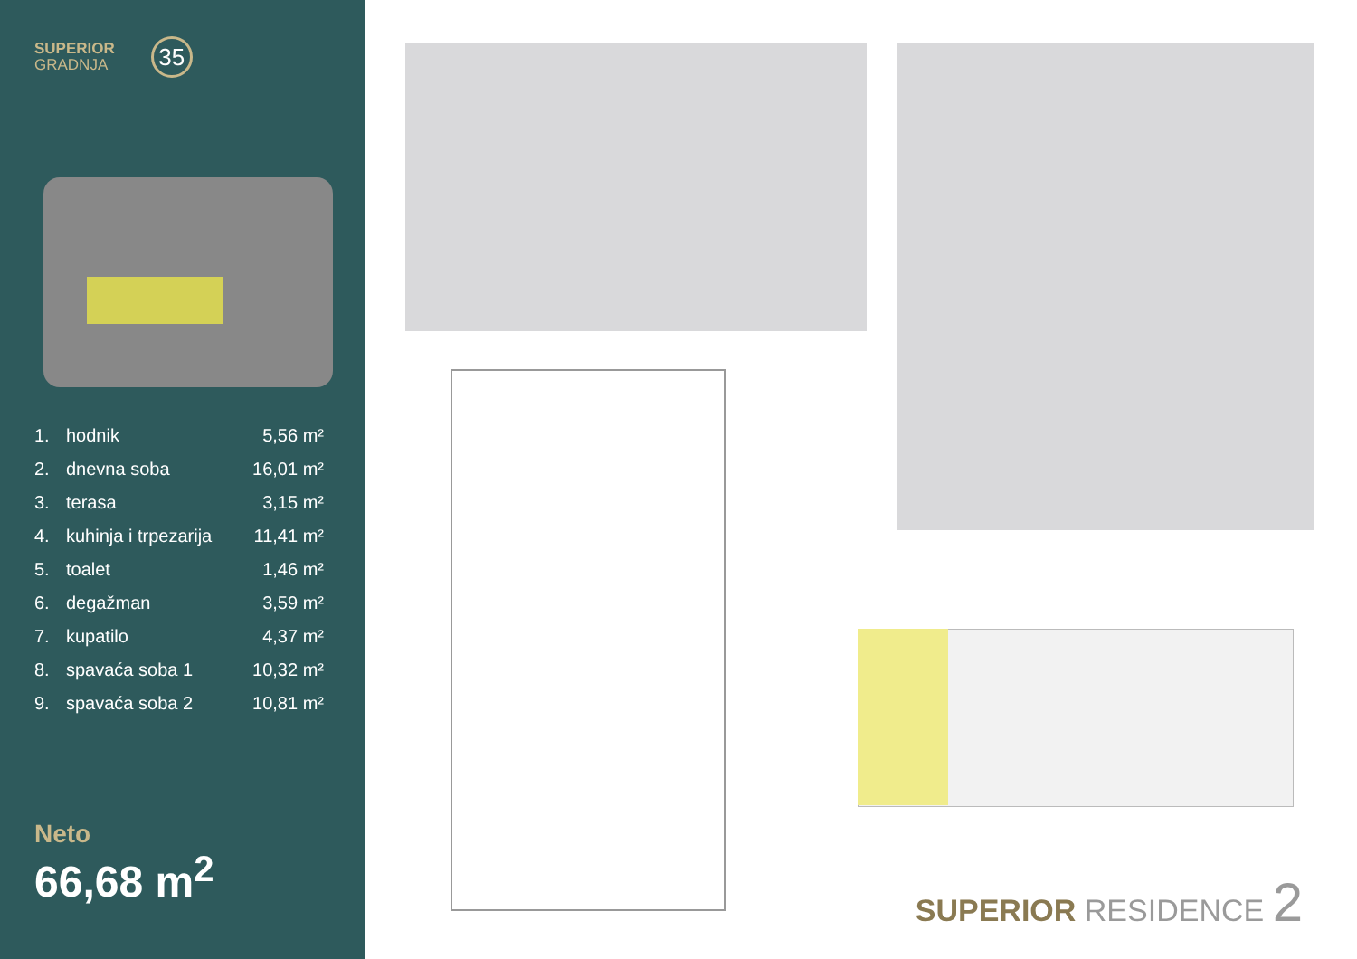SUPERIOR
GRADNJA
35
| 1. | hodnik | 5,56 m² |
| 2. | dnevna soba | 16,01 m² |
| 3. | terasa | 3,15 m² |
| 4. | kuhinja i trpezarija | 11,41 m² |
| 5. | toalet | 1,46 m² |
| 6. | degažman | 3,59 m² |
| 7. | kupatilo | 4,37 m² |
| 8. | spavaća soba 1 | 10,32 m² |
| 9. | spavaća soba 2 | 10,81 m² |
Neto
66,68 m<sup>2</sup>
SUPERIOR RESIDENCE 2